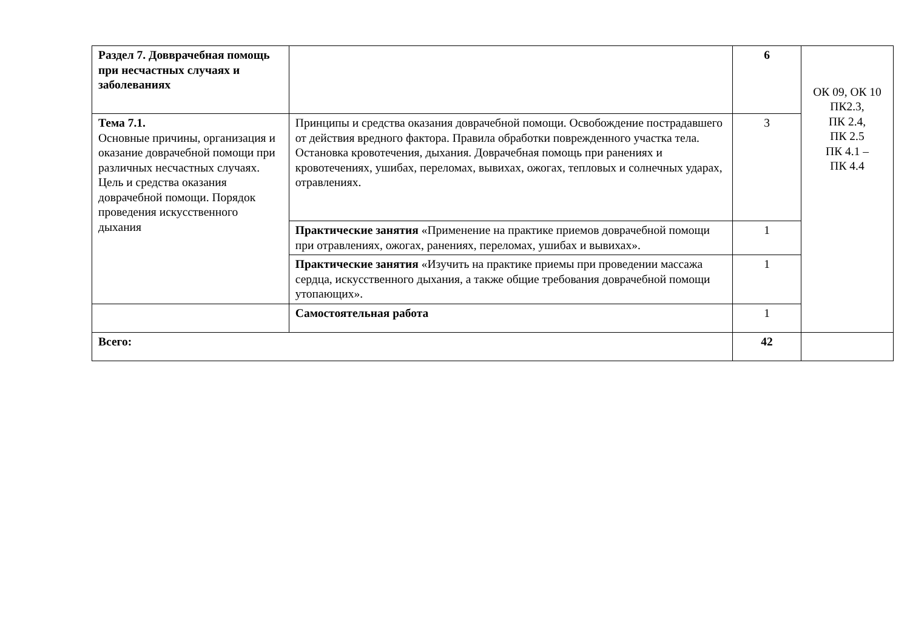| Раздел 7. Довврачебная помощь при несчастных случаях и заболеваниях | | 6 | ОК 09, ОК 10 ПК2.3, ПК 2.4, ПК 2.5 ПК 4.1 – ПК 4.4 |
| Тема 7.1. Основные причины, организация и оказание доврачебной помощи при различных несчастных случаях. Цель и средства оказания доврачебной помощи. Порядок проведения искусственного дыхания | Принципы и средства оказания доврачебной помощи. Освобождение пострадавшего от действия вредного фактора. Правила обработки поврежденного участка тела. Остановка кровотечения, дыхания. Доврачебная помощь при ранениях и кровотечениях, ушибах, переломах, вывихах, ожогах, тепловых и солнечных ударах, отравлениях. | 3 | |
| | Практические занятия «Применение на практике приемов доврачебной помощи при отравлениях, ожогах, ранениях, переломах, ушибах и вывихах». | 1 | |
| | Практические занятия «Изучить на практике приемы при проведении массажа сердца, искусственного дыхания, а также общие требования доврачебной помощи утопающих». | 1 | |
| | Самостоятельная работа | 1 | |
| Всего: | | 42 | |